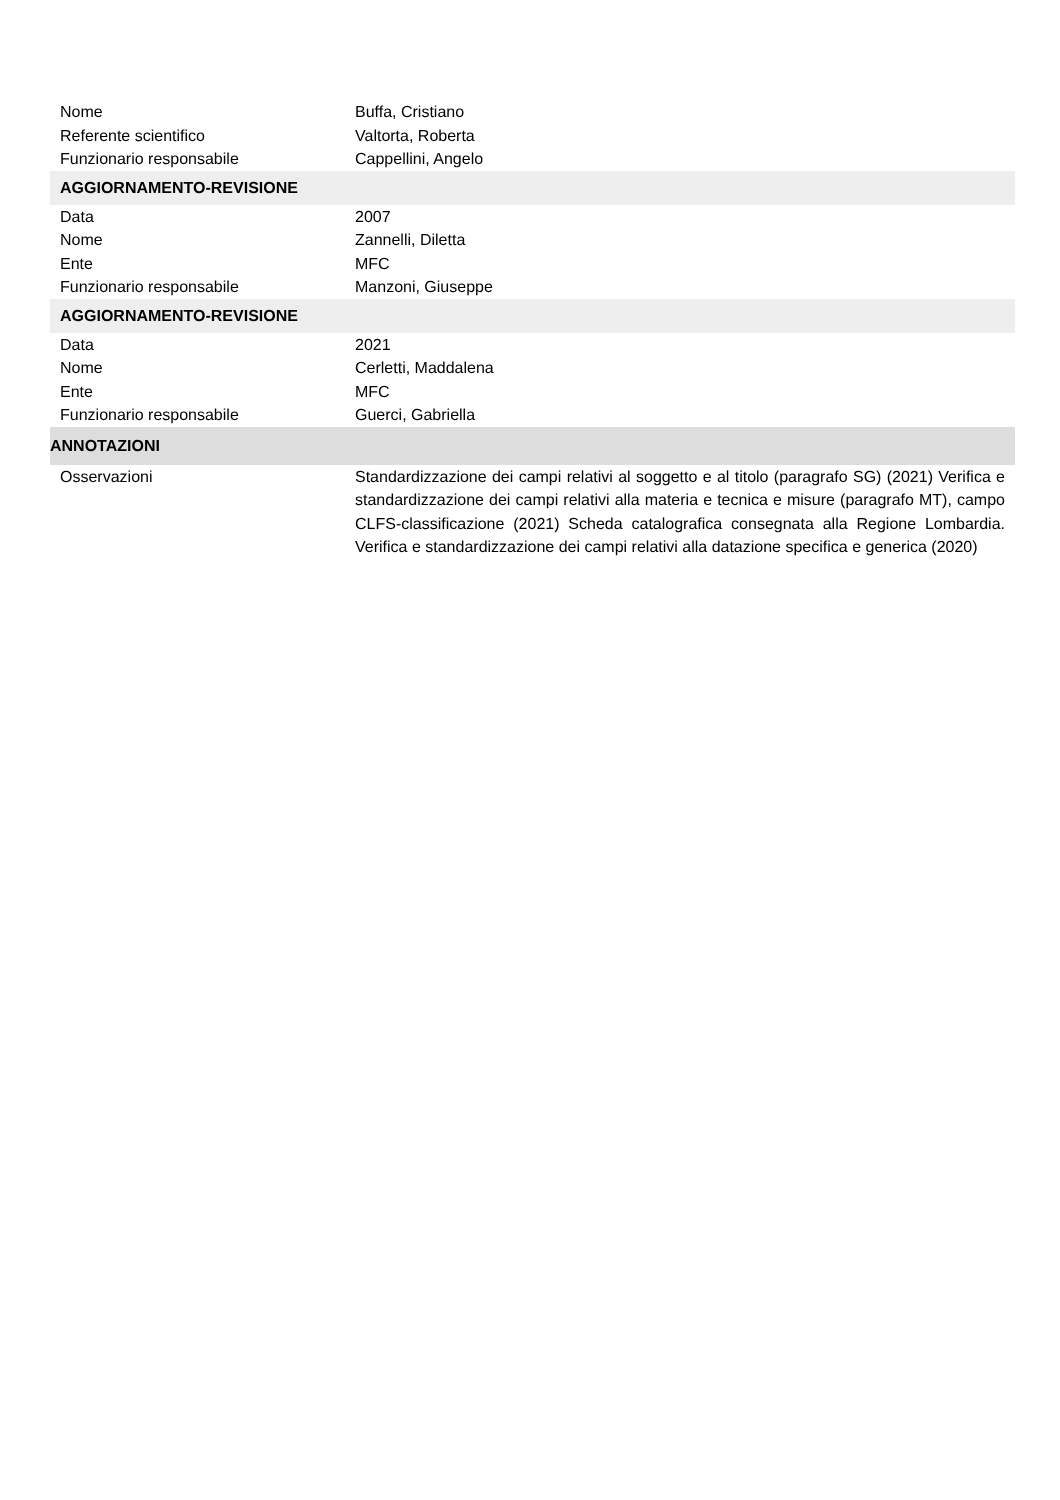| Nome | Buffa, Cristiano |
| Referente scientifico | Valtorta, Roberta |
| Funzionario responsabile | Cappellini, Angelo |
| AGGIORNAMENTO-REVISIONE | |
| Data | 2007 |
| Nome | Zannelli, Diletta |
| Ente | MFC |
| Funzionario responsabile | Manzoni, Giuseppe |
| AGGIORNAMENTO-REVISIONE | |
| Data | 2021 |
| Nome | Cerletti, Maddalena |
| Ente | MFC |
| Funzionario responsabile | Guerci, Gabriella |
| ANNOTAZIONI | |
| Osservazioni | Standardizzazione dei campi relativi al soggetto e al titolo (paragrafo SG) (2021) Verifica e standardizzazione dei campi relativi alla materia e tecnica e misure (paragrafo MT), campo CLFS-classificazione (2021) Scheda catalografica consegnata alla Regione Lombardia. Verifica e standardizzazione dei campi relativi alla datazione specifica e generica (2020) |